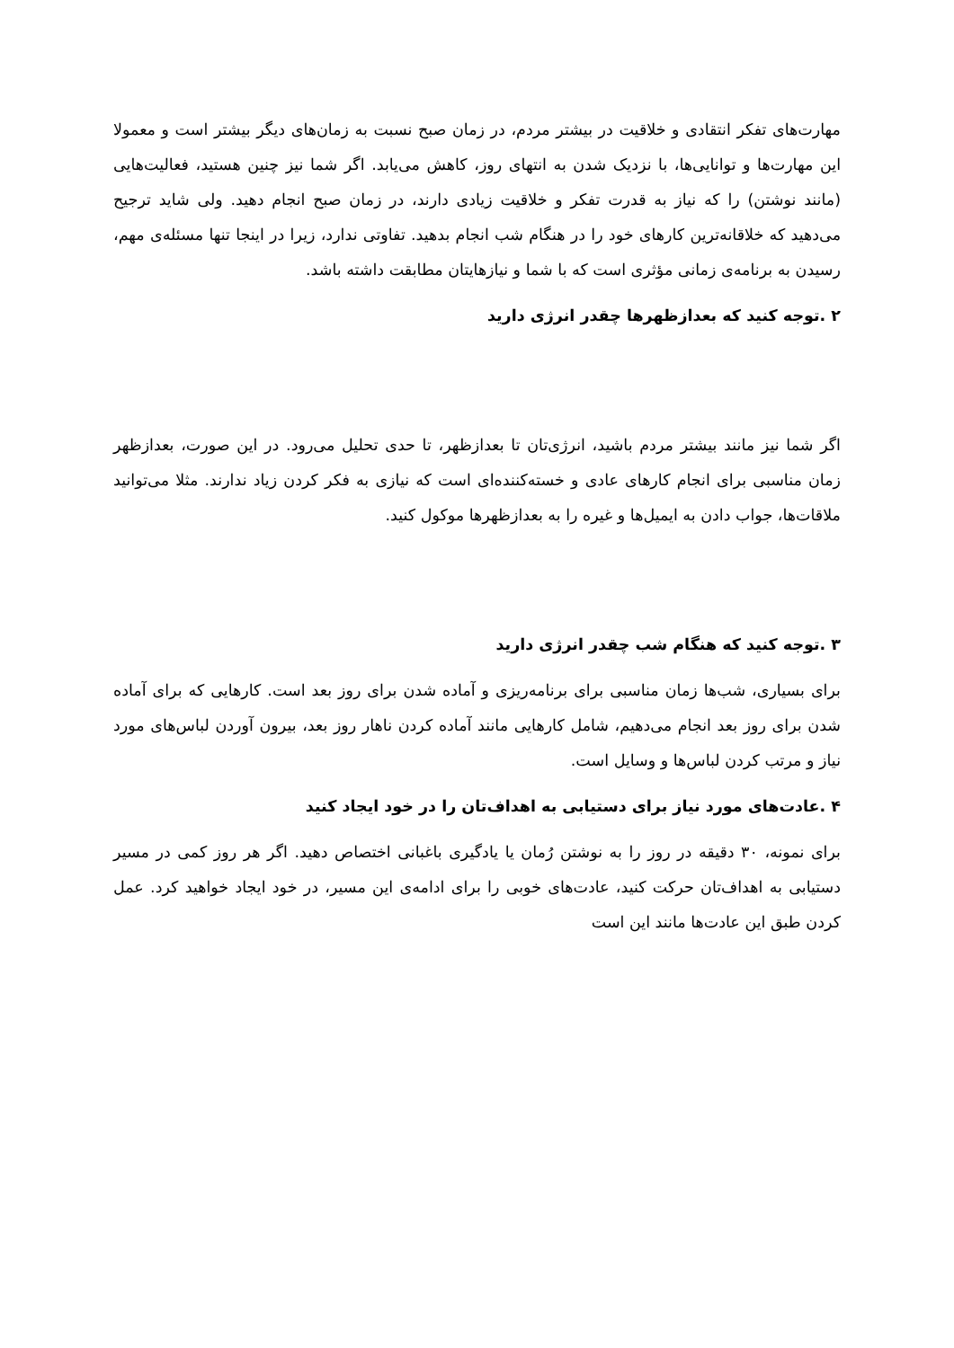مهارت‌های تفکر انتقادی و خلاقیت در بیشتر مردم، در زمان صبح نسبت به زمان‌های دیگر بیشتر است و معمولا این مهارت‌ها و توانایی‌ها، با نزدیک شدن به انتهای روز، کاهش می‌یابد. اگر شما نیز چنین هستید، فعالیت‌هایی (مانند نوشتن) را که نیاز به قدرت تفکر و خلاقیت زیادی دارند، در زمان صبح انجام دهید. ولی شاید ترجیح می‌دهید که خلاقانه‌ترین کارهای خود را در هنگام شب انجام بدهید. تفاوتی ندارد، زیرا در اینجا تنها مسئله‌ی مهم، رسیدن به برنامه‌ی زمانی مؤثری است که با شما و نیازهایتان مطابقت داشته باشد.
۲ .توجه کنید که بعدازظهرها چقدر انرژی دارید
اگر شما نیز مانند بیشتر مردم باشید، انرژی‌تان تا بعدازظهر، تا حدی تحلیل می‌رود. در این صورت، بعدازظهر زمان مناسبی برای انجام کارهای عادی و خسته‌کننده‌ای است که نیازی به فکر کردن زیاد ندارند. مثلا می‌توانید ملاقات‌ها، جواب دادن به ایمیل‌ها و غیره را به بعدازظهرها موکول کنید.
۳ .توجه کنید که هنگام شب چقدر انرژی دارید
برای بسیاری، شب‌ها زمان مناسبی برای برنامه‌ریزی و آماده شدن برای روز بعد است. کارهایی که برای آماده شدن برای روز بعد انجام می‌دهیم، شامل کارهایی مانند آماده کردن ناهار روز بعد، بیرون آوردن لباس‌های مورد نیاز و مرتب کردن لباس‌ها و وسایل است.
۴ .عادت‌های مورد نیاز برای دستیابی به اهداف‌تان را در خود ایجاد کنید
برای نمونه، ۳۰ دقیقه در روز را به نوشتن رُمان یا یادگیری باغبانی اختصاص دهید. اگر هر روز کمی در مسیر دستیابی به اهداف‌تان حرکت کنید، عادت‌های خوبی را برای ادامه‌ی این مسیر، در خود ایجاد خواهید کرد. عمل کردن طبق این عادت‌ها مانند این است